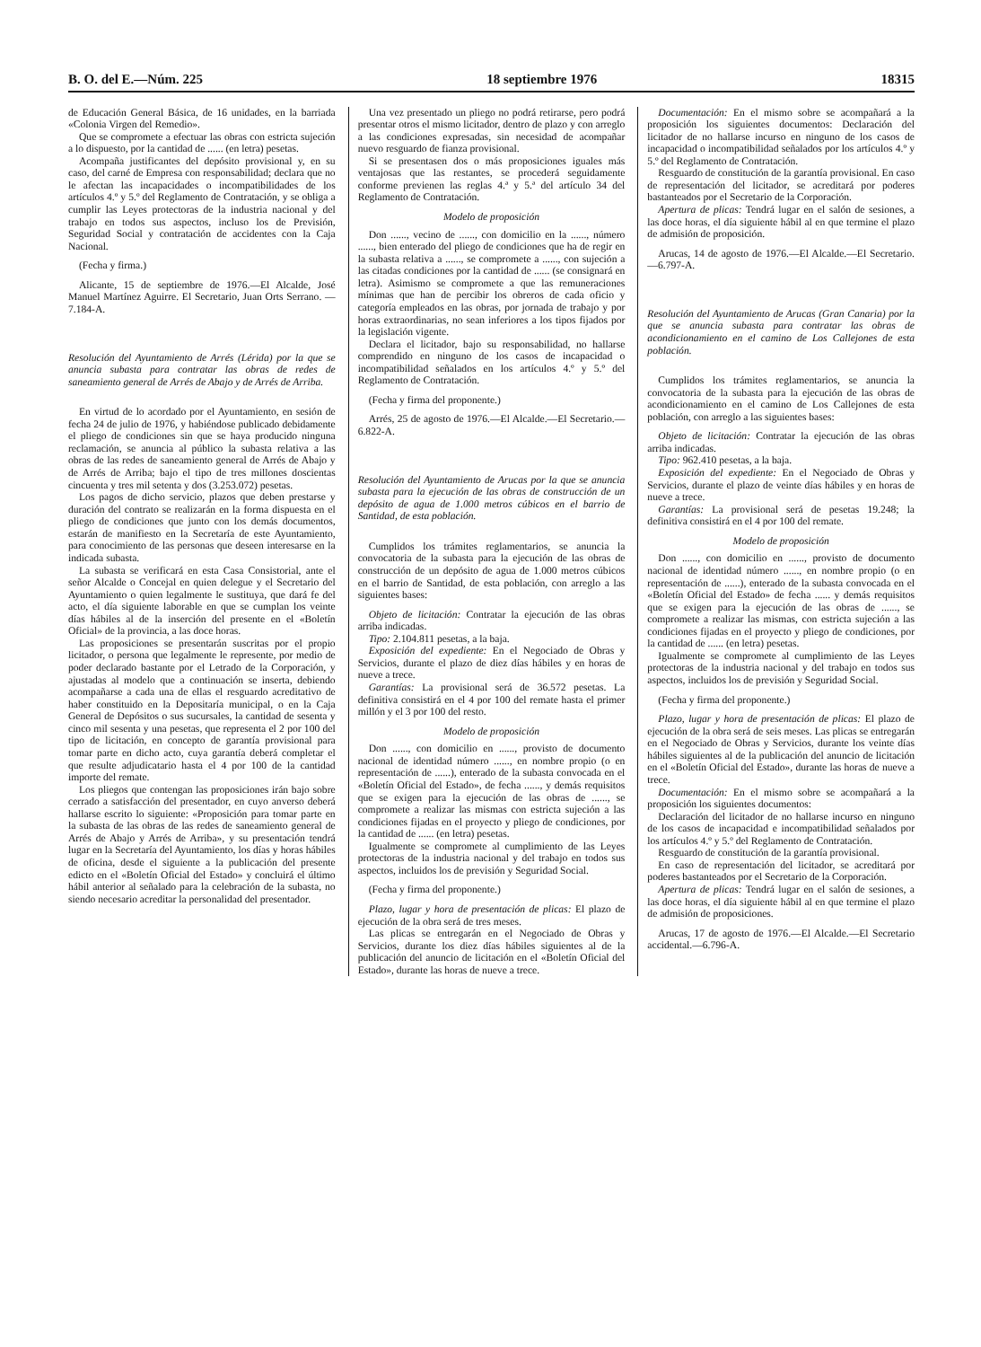B. O. del E.—Núm. 225 18 septiembre 1976 18315
de Educación General Básica, de 16 unidades, en la barriada «Colonia Virgen del Remedio».
Que se compromete a efectuar las obras con estricta sujeción a lo dispuesto, por la cantidad de ...... (en letra) pesetas.
Acompaña justificantes del depósito provisional y, en su caso, del carné de Empresa con responsabilidad; declara que no le afectan las incapacidades o incompatibilidades de los artículos 4.º y 5.º del Reglamento de Contratación, y se obliga a cumplir las Leyes protectoras de la industria nacional y del trabajo en todos sus aspectos, incluso los de Previsión, Seguridad Social y contratación de accidentes con la Caja Nacional.
(Fecha y firma.)
Alicante, 15 de septiembre de 1976.—El Alcalde, José Manuel Martínez Aguirre. El Secretario, Juan Orts Serrano. — 7.184-A.
Resolución del Ayuntamiento de Arrés (Lérida) por la que se anuncia subasta para contratar las obras de redes de saneamiento general de Arrés de Abajo y de Arrés de Arriba.
En virtud de lo acordado por el Ayuntamiento, en sesión de fecha 24 de julio de 1976, y habiéndose publicado debidamente el pliego de condiciones sin que se haya producido ninguna reclamación, se anuncia al público la subasta relativa a las obras de las redes de saneamiento general de Arrés de Abajo y de Arrés de Arriba; bajo el tipo de tres millones doscientas cincuenta y tres mil setenta y dos (3.253.072) pesetas.
Los pagos de dicho servicio, plazos que deben prestarse y duración del contrato se realizarán en la forma dispuesta en el pliego de condiciones que junto con los demás documentos, estarán de manifiesto en la Secretaría de este Ayuntamiento, para conocimiento de las personas que deseen interesarse en la indicada subasta.
La subasta se verificará en esta Casa Consistorial, ante el señor Alcalde o Concejal en quien delegue y el Secretario del Ayuntamiento o quien legalmente le sustituya, que dará fe del acto, el día siguiente laborable en que se cumplan los veinte días hábiles al de la inserción del presente en el «Boletín Oficial» de la provincia, a las doce horas.
Las proposiciones se presentarán suscritas por el propio licitador, o persona que legalmente le represente, por medio de poder declarado bastante por el Letrado de la Corporación, y ajustadas al modelo que a continuación se inserta, debiendo acompañarse a cada una de ellas el resguardo acreditativo de haber constituido en la Depositaría municipal, o en la Caja General de Depósitos o sus sucursales, la cantidad de sesenta y cinco mil sesenta y una pesetas, que representa el 2 por 100 del tipo de licitación, en concepto de garantía provisional para tomar parte en dicho acto, cuya garantía deberá completar el que resulte adjudicatario hasta el 4 por 100 de la cantidad importe del remate.
Los pliegos que contengan las proposiciones irán bajo sobre cerrado a satisfacción del presentador, en cuyo anverso deberá hallarse escrito lo siguiente: «Proposición para tomar parte en la subasta de las obras de las redes de saneamiento general de Arrés de Abajo y Arrés de Arriba», y su presentación tendrá lugar en la Secretaría del Ayuntamiento, los días y horas hábiles de oficina, desde el siguiente a la publicación del presente edicto en el «Boletín Oficial del Estado» y concluirá el último hábil anterior al señalado para la celebración de la subasta, no siendo necesario acreditar la personalidad del presentador.
Una vez presentado un pliego no podrá retirarse, pero podrá presentar otros el mismo licitador, dentro de plazo y con arreglo a las condiciones expresadas, sin necesidad de acompañar nuevo resguardo de fianza provisional.
Si se presentasen dos o más proposiciones iguales más ventajosas que las restantes, se procederá seguidamente conforme previenen las reglas 4.ª y 5.ª del artículo 34 del Reglamento de Contratación.
Modelo de proposición
Don ......, vecino de ......, con domicilio en la ......, número ......, bien enterado del pliego de condiciones que ha de regir en la subasta relativa a ......, se compromete a ......, con sujeción a las citadas condiciones por la cantidad de ...... (se consignará en letra). Asimismo se compromete a que las remuneraciones mínimas que han de percibir los obreros de cada oficio y categoría empleados en las obras, por jornada de trabajo y por horas extraordinarias, no sean inferiores a los tipos fijados por la legislación vigente.
Declara el licitador, bajo su responsabilidad, no hallarse comprendido en ninguno de los casos de incapacidad o incompatibilidad señalados en los artículos 4.º y 5.º del Reglamento de Contratación.
(Fecha y firma del proponente.)
Arrés, 25 de agosto de 1976.—El Alcalde.—El Secretario.—6.822-A.
Resolución del Ayuntamiento de Arucas por la que se anuncia subasta para la ejecución de las obras de construcción de un depósito de agua de 1.000 metros cúbicos en el barrio de Santidad, de esta población.
Cumplidos los trámites reglamentarios, se anuncia la convocatoria de la subasta para la ejecución de las obras de construcción de un depósito de agua de 1.000 metros cúbicos en el barrio de Santidad, de esta población, con arreglo a las siguientes bases:
Objeto de licitación: Contratar la ejecución de las obras arriba indicadas.
Tipo: 2.104.811 pesetas, a la baja.
Exposición del expediente: En el Negociado de Obras y Servicios, durante el plazo de diez días hábiles y en horas de nueve a trece.
Garantías: La provisional será de 36.572 pesetas. La definitiva consistirá en el 4 por 100 del remate hasta el primer millón y el 3 por 100 del resto.
Modelo de proposición
Don ......, con domicilio en ......, provisto de documento nacional de identidad número ......, en nombre propio (o en representación de ......), enterado de la subasta convocada en el «Boletín Oficial del Estado», de fecha ......, y demás requisitos que se exigen para la ejecución de las obras de ......, se compromete a realizar las mismas con estricta sujeción a las condiciones fijadas en el proyecto y pliego de condiciones, por la cantidad de ...... (en letra) pesetas.
Igualmente se compromete al cumplimiento de las Leyes protectoras de la industria nacional y del trabajo en todos sus aspectos, incluidos los de previsión y Seguridad Social.
(Fecha y firma del proponente.)
Plazo, lugar y hora de presentación de plicas: El plazo de ejecución de la obra será de tres meses.
Las plicas se entregarán en el Negociado de Obras y Servicios, durante los diez días hábiles siguientes al de la publicación del anuncio de licitación en el «Boletín Oficial del Estado», durante las horas de nueve a trece.
Documentación: En el mismo sobre se acompañará a la proposición los siguientes documentos: Declaración del licitador de no hallarse incurso en ninguno de los casos de incapacidad o incompatibilidad señalados por los artículos 4.º y 5.º del Reglamento de Contratación.
Resguardo de constitución de la garantía provisional. En caso de representación del licitador, se acreditará por poderes bastanteados por el Secretario de la Corporación.
Apertura de plicas: Tendrá lugar en el salón de sesiones, a las doce horas, el día siguiente hábil al en que termine el plazo de admisión de proposición.
Arucas, 14 de agosto de 1976.—El Alcalde.—El Secretario.—6.797-A.
Resolución del Ayuntamiento de Arucas (Gran Canaria) por la que se anuncia subasta para contratar las obras de acondicionamiento en el camino de Los Callejones de esta población.
Cumplidos los trámites reglamentarios, se anuncia la convocatoria de la subasta para la ejecución de las obras de acondicionamiento en el camino de Los Callejones de esta población, con arreglo a las siguientes bases:
Objeto de licitación: Contratar la ejecución de las obras arriba indicadas.
Tipo: 962.410 pesetas, a la baja.
Exposición del expediente: En el Negociado de Obras y Servicios, durante el plazo de veinte días hábiles y en horas de nueve a trece.
Garantías: La provisional será de pesetas 19.248; la definitiva consistirá en el 4 por 100 del remate.
Modelo de proposición
Don ......, con domicilio en ......, provisto de documento nacional de identidad número ......, en nombre propio (o en representación de ......), enterado de la subasta convocada en el «Boletín Oficial del Estado» de fecha ...... y demás requisitos que se exigen para la ejecución de las obras de ......, se compromete a realizar las mismas, con estricta sujeción a las condiciones fijadas en el proyecto y pliego de condiciones, por la cantidad de ...... (en letra) pesetas.
Igualmente se compromete al cumplimiento de las Leyes protectoras de la industria nacional y del trabajo en todos sus aspectos, incluidos los de previsión y Seguridad Social.
(Fecha y firma del proponente.)
Plazo, lugar y hora de presentación de plicas: El plazo de ejecución de la obra será de seis meses. Las plicas se entregarán en el Negociado de Obras y Servicios, durante los veinte días hábiles siguientes al de la publicación del anuncio de licitación en el «Boletín Oficial del Estado», durante las horas de nueve a trece.
Documentación: En el mismo sobre se acompañará a la proposición los siguientes documentos:
Declaración del licitador de no hallarse incurso en ninguno de los casos de incapacidad e incompatibilidad señalados por los artículos 4.º y 5.º del Reglamento de Contratación.
Resguardo de constitución de la garantía provisional.
En caso de representación del licitador, se acreditará por poderes bastanteados por el Secretario de la Corporación.
Apertura de plicas: Tendrá lugar en el salón de sesiones, a las doce horas, el día siguiente hábil al en que termine el plazo de admisión de proposiciones.
Arucas, 17 de agosto de 1976.—El Alcalde.—El Secretario accidental.—6.796-A.